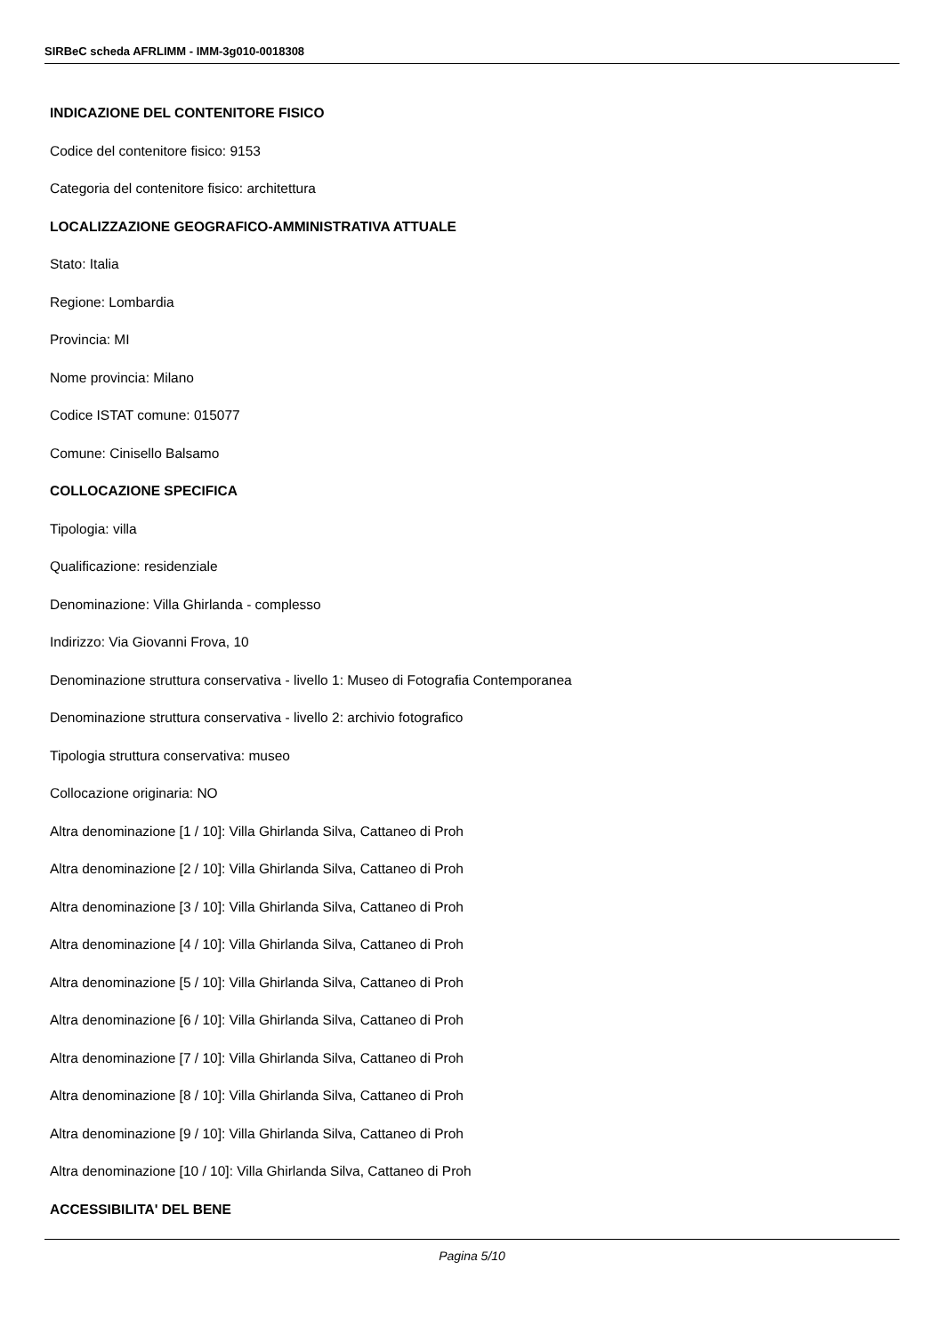SIRBeC scheda AFRLIMM - IMM-3g010-0018308
INDICAZIONE DEL CONTENITORE FISICO
Codice del contenitore fisico: 9153
Categoria del contenitore fisico: architettura
LOCALIZZAZIONE GEOGRAFICO-AMMINISTRATIVA ATTUALE
Stato: Italia
Regione: Lombardia
Provincia: MI
Nome provincia: Milano
Codice ISTAT comune: 015077
Comune: Cinisello Balsamo
COLLOCAZIONE SPECIFICA
Tipologia: villa
Qualificazione: residenziale
Denominazione: Villa Ghirlanda - complesso
Indirizzo: Via Giovanni Frova, 10
Denominazione struttura conservativa - livello 1: Museo di Fotografia Contemporanea
Denominazione struttura conservativa - livello 2: archivio fotografico
Tipologia struttura conservativa: museo
Collocazione originaria: NO
Altra denominazione [1 / 10]: Villa Ghirlanda Silva, Cattaneo di Proh
Altra denominazione [2 / 10]: Villa Ghirlanda Silva, Cattaneo di Proh
Altra denominazione [3 / 10]: Villa Ghirlanda Silva, Cattaneo di Proh
Altra denominazione [4 / 10]: Villa Ghirlanda Silva, Cattaneo di Proh
Altra denominazione [5 / 10]: Villa Ghirlanda Silva, Cattaneo di Proh
Altra denominazione [6 / 10]: Villa Ghirlanda Silva, Cattaneo di Proh
Altra denominazione [7 / 10]: Villa Ghirlanda Silva, Cattaneo di Proh
Altra denominazione [8 / 10]: Villa Ghirlanda Silva, Cattaneo di Proh
Altra denominazione [9 / 10]: Villa Ghirlanda Silva, Cattaneo di Proh
Altra denominazione [10 / 10]: Villa Ghirlanda Silva, Cattaneo di Proh
ACCESSIBILITA' DEL BENE
Pagina 5/10